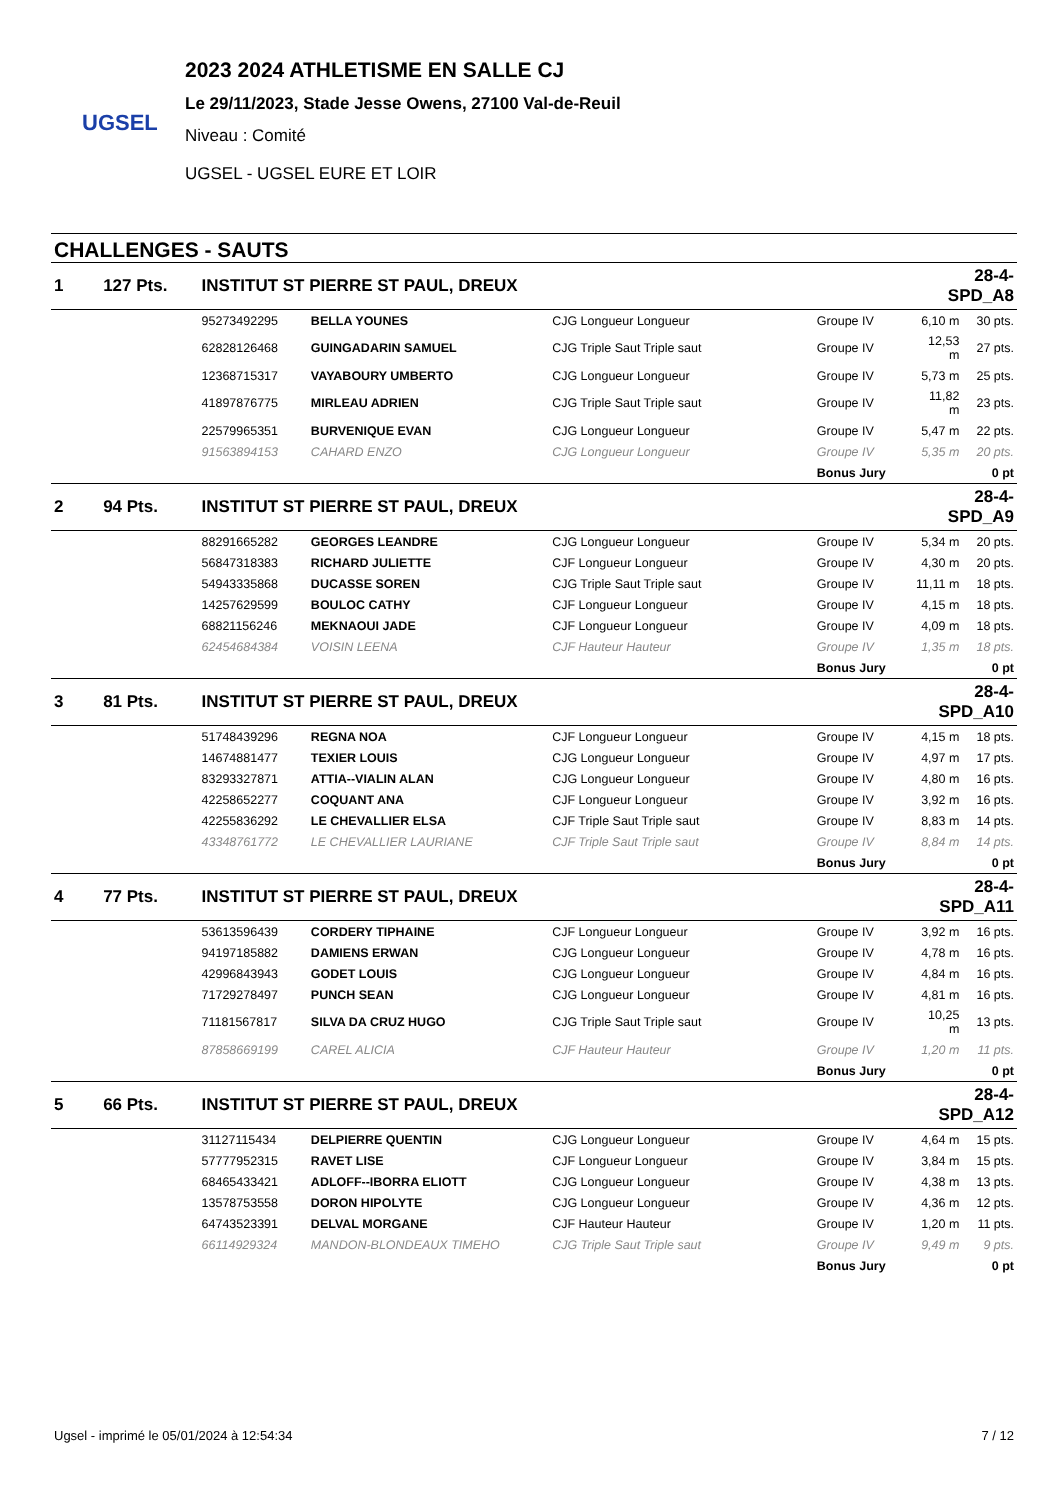UGSEL
2023 2024 ATHLETISME EN SALLE CJ
Le 29/11/2023, Stade Jesse Owens, 27100 Val-de-Reuil
Niveau : Comité
UGSEL - UGSEL EURE ET LOIR
CHALLENGES - SAUTS
| 1 | 127 Pts. | INSTITUT ST PIERRE ST PAUL, DREUX | | | | 28-4-SPD_A8 | |
| | | 95273492295 | BELLA YOUNES | CJG Longueur Longueur | Groupe IV | 6,10 m | 30 pts. |
| | | 62828126468 | GUINGADARIN SAMUEL | CJG Triple Saut Triple saut | Groupe IV | 12,53 m | 27 pts. |
| | | 12368715317 | VAYABOURY UMBERTO | CJG Longueur Longueur | Groupe IV | 5,73 m | 25 pts. |
| | | 41897876775 | MIRLEAU ADRIEN | CJG Triple Saut Triple saut | Groupe IV | 11,82 m | 23 pts. |
| | | 22579965351 | BURVENIQUE EVAN | CJG Longueur Longueur | Groupe IV | 5,47 m | 22 pts. |
| | | 91563894153 | CAHARD ENZO | CJG Longueur Longueur | Groupe IV | 5,35 m | 20 pts. |
| | | | | | Bonus Jury | | 0 pt |
| 2 | 94 Pts. | INSTITUT ST PIERRE ST PAUL, DREUX | | | | 28-4-SPD_A9 | |
| | | 88291665282 | GEORGES LEANDRE | CJG Longueur Longueur | Groupe IV | 5,34 m | 20 pts. |
| | | 56847318383 | RICHARD JULIETTE | CJF Longueur Longueur | Groupe IV | 4,30 m | 20 pts. |
| | | 54943335868 | DUCASSE SOREN | CJG Triple Saut Triple saut | Groupe IV | 11,11 m | 18 pts. |
| | | 14257629599 | BOULOC CATHY | CJF Longueur Longueur | Groupe IV | 4,15 m | 18 pts. |
| | | 68821156246 | MEKNAOUI JADE | CJF Longueur Longueur | Groupe IV | 4,09 m | 18 pts. |
| | | 62454684384 | VOISIN LEENA | CJF Hauteur Hauteur | Groupe IV | 1,35 m | 18 pts. |
| | | | | | Bonus Jury | | 0 pt |
| 3 | 81 Pts. | INSTITUT ST PIERRE ST PAUL, DREUX | | | | 28-4-SPD_A10 | |
| | | 51748439296 | REGNA NOA | CJF Longueur Longueur | Groupe IV | 4,15 m | 18 pts. |
| | | 14674881477 | TEXIER LOUIS | CJG Longueur Longueur | Groupe IV | 4,97 m | 17 pts. |
| | | 83293327871 | ATTIA--VIALIN ALAN | CJG Longueur Longueur | Groupe IV | 4,80 m | 16 pts. |
| | | 42258652277 | COQUANT ANA | CJF Longueur Longueur | Groupe IV | 3,92 m | 16 pts. |
| | | 42255836292 | LE CHEVALLIER ELSA | CJF Triple Saut Triple saut | Groupe IV | 8,83 m | 14 pts. |
| | | 43348761772 | LE CHEVALLIER LAURIANE | CJF Triple Saut Triple saut | Groupe IV | 8,84 m | 14 pts. |
| | | | | | Bonus Jury | | 0 pt |
| 4 | 77 Pts. | INSTITUT ST PIERRE ST PAUL, DREUX | | | | 28-4-SPD_A11 | |
| | | 53613596439 | CORDERY TIPHAINE | CJF Longueur Longueur | Groupe IV | 3,92 m | 16 pts. |
| | | 94197185882 | DAMIENS ERWAN | CJG Longueur Longueur | Groupe IV | 4,78 m | 16 pts. |
| | | 42996843943 | GODET LOUIS | CJG Longueur Longueur | Groupe IV | 4,84 m | 16 pts. |
| | | 71729278497 | PUNCH SEAN | CJG Longueur Longueur | Groupe IV | 4,81 m | 16 pts. |
| | | 71181567817 | SILVA DA CRUZ HUGO | CJG Triple Saut Triple saut | Groupe IV | 10,25 m | 13 pts. |
| | | 87858669199 | CAREL ALICIA | CJF Hauteur Hauteur | Groupe IV | 1,20 m | 11 pts. |
| | | | | | Bonus Jury | | 0 pt |
| 5 | 66 Pts. | INSTITUT ST PIERRE ST PAUL, DREUX | | | | 28-4-SPD_A12 | |
| | | 31127115434 | DELPIERRE QUENTIN | CJG Longueur Longueur | Groupe IV | 4,64 m | 15 pts. |
| | | 57777952315 | RAVET LISE | CJF Longueur Longueur | Groupe IV | 3,84 m | 15 pts. |
| | | 68465433421 | ADLOFF--IBORRA ELIOTT | CJG Longueur Longueur | Groupe IV | 4,38 m | 13 pts. |
| | | 13578753558 | DORON HIPOLYTE | CJG Longueur Longueur | Groupe IV | 4,36 m | 12 pts. |
| | | 64743523391 | DELVAL MORGANE | CJF Hauteur Hauteur | Groupe IV | 1,20 m | 11 pts. |
| | | 66114929324 | MANDON-BLONDEAUX TIMEHO | CJG Triple Saut Triple saut | Groupe IV | 9,49 m | 9 pts. |
| | | | | | Bonus Jury | | 0 pt |
Ugsel - imprimé le 05/01/2024 à 12:54:34 7 / 12